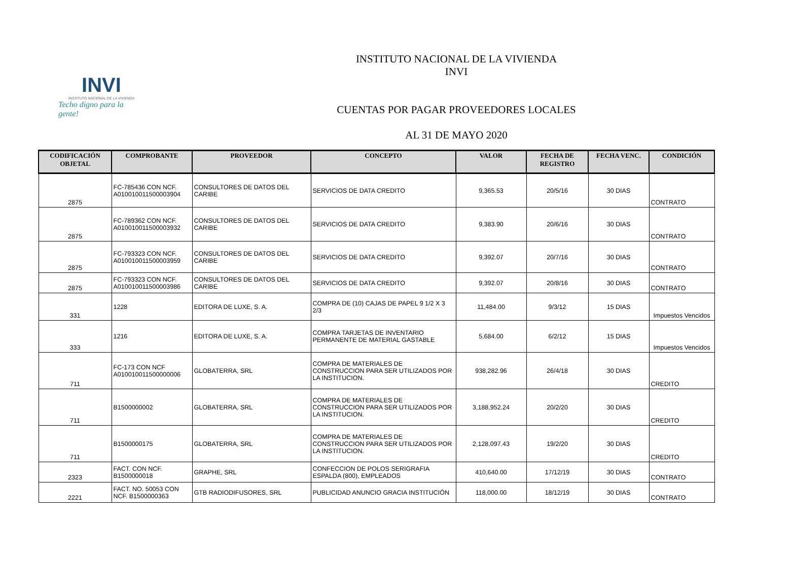INVI
INSTITUTO NACIONAL DE LA VIVIENDA
Techo digno para la gente!
INSTITUTO NACIONAL DE LA VIVIENDA
INVI
CUENTAS POR PAGAR PROVEEDORES LOCALES
AL 31 DE MAYO 2020
| CODIFICACIÓN OBJETAL | COMPROBANTE | PROVEEDOR | CONCEPTO | VALOR | FECHA DE REGISTRO | FECHA VENC. | CONDICIÓN |
| --- | --- | --- | --- | --- | --- | --- | --- |
| 2875 | FC-785436 CON NCF. A010010011500003904 | CONSULTORES DE DATOS DEL CARIBE | SERVICIOS DE DATA CREDITO | 9,365.53 | 20/5/16 | 30 DIAS | CONTRATO |
| 2875 | FC-789362 CON NCF. A010010011500003932 | CONSULTORES DE DATOS DEL CARIBE | SERVICIOS DE DATA CREDITO | 9,383.90 | 20/6/16 | 30 DIAS | CONTRATO |
| 2875 | FC-793323 CON NCF. A010010011500003959 | CONSULTORES DE DATOS DEL CARIBE | SERVICIOS DE DATA CREDITO | 9,392.07 | 20/7/16 | 30 DIAS | CONTRATO |
| 2875 | FC-793323 CON NCF. A010010011500003986 | CONSULTORES DE DATOS DEL CARIBE | SERVICIOS DE DATA CREDITO | 9,392.07 | 20/8/16 | 30 DIAS | CONTRATO |
| 331 | 1228 | EDITORA DE LUXE, S. A. | COMPRA DE (10) CAJAS DE PAPEL 9 1/2 X 3 2/3 | 11,484.00 | 9/3/12 | 15 DIAS | Impuestos Vencidos |
| 333 | 1216 | EDITORA DE LUXE, S. A. | COMPRA TARJETAS DE INVENTARIO PERMANENTE DE MATERIAL GASTABLE | 5,684.00 | 6/2/12 | 15 DIAS | Impuestos Vencidos |
| 711 | FC-173 CON NCF A010010011500000006 | GLOBATERRA, SRL | COMPRA DE MATERIALES DE CONSTRUCCION PARA SER UTILIZADOS POR LA INSTITUCION. | 938,282.96 | 26/4/18 | 30 DIAS | CREDITO |
| 711 | B1500000002 | GLOBATERRA, SRL | COMPRA DE MATERIALES DE CONSTRUCCION PARA SER UTILIZADOS POR LA INSTITUCION. | 3,188,952.24 | 20/2/20 | 30 DIAS | CREDITO |
| 711 | B1500000175 | GLOBATERRA, SRL | COMPRA DE MATERIALES DE CONSTRUCCION PARA SER UTILIZADOS POR LA INSTITUCION. | 2,128,097.43 | 19/2/20 | 30 DIAS | CREDITO |
| 2323 | FACT. CON NCF. B1500000018 | GRAPHE, SRL | CONFECCION DE POLOS SERIGRAFIA ESPALDA (800), EMPLEADOS | 410,640.00 | 17/12/19 | 30 DIAS | CONTRATO |
| 2221 | FACT. NO. 50053 CON NCF. B1500000363 | GTB RADIODIFUSORES, SRL | PUBLICIDAD ANUNCIO GRACIA INSTITUCIÓN | 118,000.00 | 18/12/19 | 30 DIAS | CONTRATO |